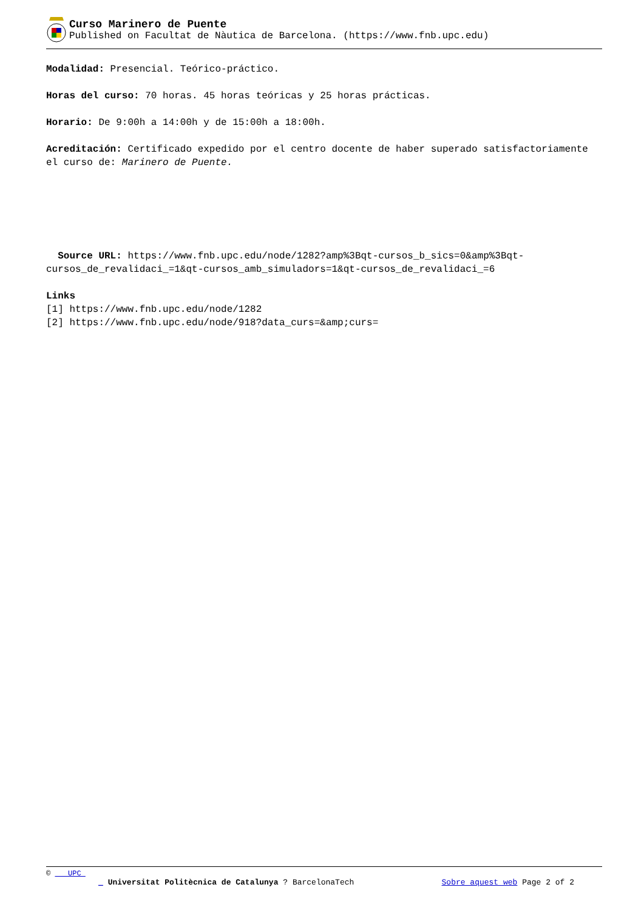Curso Marinero de Puente
Published on Facultat de Nàutica de Barcelona. (https://www.fnb.upc.edu)
Modalidad: Presencial. Teórico-práctico.
Horas del curso: 70 horas. 45 horas teóricas y 25 horas prácticas.
Horario: De 9:00h a 14:00h y de 15:00h a 18:00h.
Acreditación: Certificado expedido por el centro docente de haber superado satisfactoriamente el curso de: Marinero de Puente.
Source URL: https://www.fnb.upc.edu/node/1282?amp%3Bqt-cursos_b_sics=0&amp%3Bqt-cursos_de_revalidaci_=1&qt-cursos_amb_simuladors=1&qt-cursos_de_revalidaci_=6
Links
[1] https://www.fnb.upc.edu/node/1282
[2] https://www.fnb.upc.edu/node/918?data_curs=&amp;curs=
© UPC
_ Universitat Politècnica de Catalunya ? BarcelonaTech Sobre aquest web Page 2 of 2